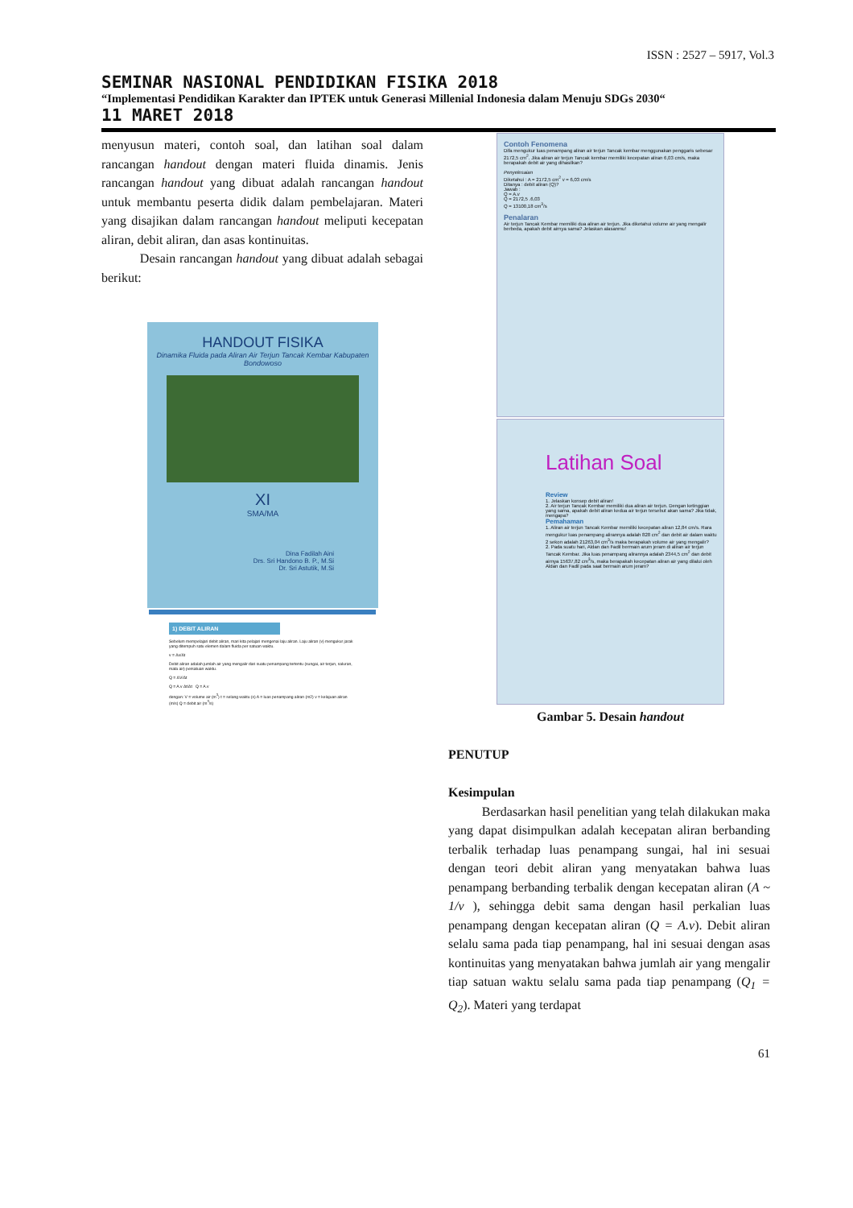ISSN : 2527 – 5917, Vol.3
SEMINAR NASIONAL PENDIDIKAN FISIKA 2018
“Implementasi Pendidikan Karakter dan IPTEK untuk Generasi Millenial Indonesia dalam Menuju SDGs 2030“
11 MARET 2018
menyusun materi, contoh soal, dan latihan soal dalam rancangan handout dengan materi fluida dinamis. Jenis rancangan handout yang dibuat adalah rancangan handout untuk membantu peserta didik dalam pembelajaran. Materi yang disajikan dalam rancangan handout meliputi kecepatan aliran, debit aliran, dan asas kontinuitas.
Desain rancangan handout yang dibuat adalah sebagai berikut:
HANDOUT FISIKA
Dinamika Fluida pada Aliran Air Terjun Tancak Kembar Kabupaten Bondowoso
XI
SMA/MA
Dina Fadilah Aini
Drs. Sri Handono B. P., M.Si
Dr. Sri Astutik, M.Si
1) DEBIT ALIRAN
Sebelum mempelajari debit aliran, mari kita pelajari mengenai laju aliran. Laju aliran (v) mengukur jarak yang ditempuh satu elemen dalam fluida per satuan waktu.
v = Δx/Δt
Debit aliran adalah jumlah air yang mengalir dari suatu penampang tertentu (sungai, air terjun, saluran, mata air) persatuan waktu.
Q = ΔV/Δt
Q = A.v Δt/Δt Q = A.v
dengan: V = volume air (m<sup>3</sup>) t = selang waktu (s) A = luas penampang aliran (m2) v = kelajuan aliran (m/s) Q = debit air (m<sup>3</sup>/s)
Contoh Fenomena
Difa mengukur luas penampang aliran air terjun Tancak kembar menggunakan penggaris sebesar 2172,5 cm<sup>2</sup>. Jika aliran air terjun Tancak kembar memiliki kecepatan aliran 6,03 cm/s, maka berapakah debit air yang dihasilkan?
Penyelesaian
Diketahui : A = 2172,5 cm<sup>2</sup> v = 6,03 cm/s
Ditanya : debit aliran (Q)?
Jawab :
Q = A.v
Q = 2172,5 .6,03
Q = 13100,18 cm<sup>3</sup>/s
Penalaran
Air terjun Tancak Kembar memiliki dua aliran air terjun. Jika diketahui volume air yang mengalir berbeda, apakah debit airnya sama? Jelaskan alasanmu!
Latihan Soal
Review
1. Jelaskan konsep debit aliran!
2. Air terjun Tancak Kembar memiliki dua aliran air terjun. Dengan ketinggian yang sama, apakah debit aliran kedua air terjun tersebut akan sama? Jika tidak, mengapa?
Pemahaman
1. Aliran air terjun Tancak Kembar memiliki kecepatan aliran 12,84 cm/s. Rara mengukur luas penampang alirannya adalah 828 cm<sup>2</sup> dan debit air dalam waktu 2 sekon adalah 21263,04 cm<sup>3</sup>/s maka berapakah volume air yang mengalir?
2. Pada suatu hari, Aldan dan Fadil bermain arum jeram di aliran air terjun Tancak Kembar. Jika luas penampang alirannya adalah 2344,5 cm<sup>2</sup> dan debit airnya 15637,82 cm<sup>3</sup>/s, maka berapakah kecepatan aliran air yang dilalui oleh Aldan dan Fadil pada saat bermain arum jeram?
Gambar 5. Desain handout
PENUTUP
Kesimpulan
Berdasarkan hasil penelitian yang telah dilakukan maka yang dapat disimpulkan adalah kecepatan aliran berbanding terbalik terhadap luas penampang sungai, hal ini sesuai dengan teori debit aliran yang menyatakan bahwa luas penampang berbanding terbalik dengan kecepatan aliran (A ~ 1/v ), sehingga debit sama dengan hasil perkalian luas penampang dengan kecepatan aliran (Q = A.v). Debit aliran selalu sama pada tiap penampang, hal ini sesuai dengan asas kontinuitas yang menyatakan bahwa jumlah air yang mengalir tiap satuan waktu selalu sama pada tiap penampang (Q<sub>1</sub> = Q<sub>2</sub>). Materi yang terdapat
61